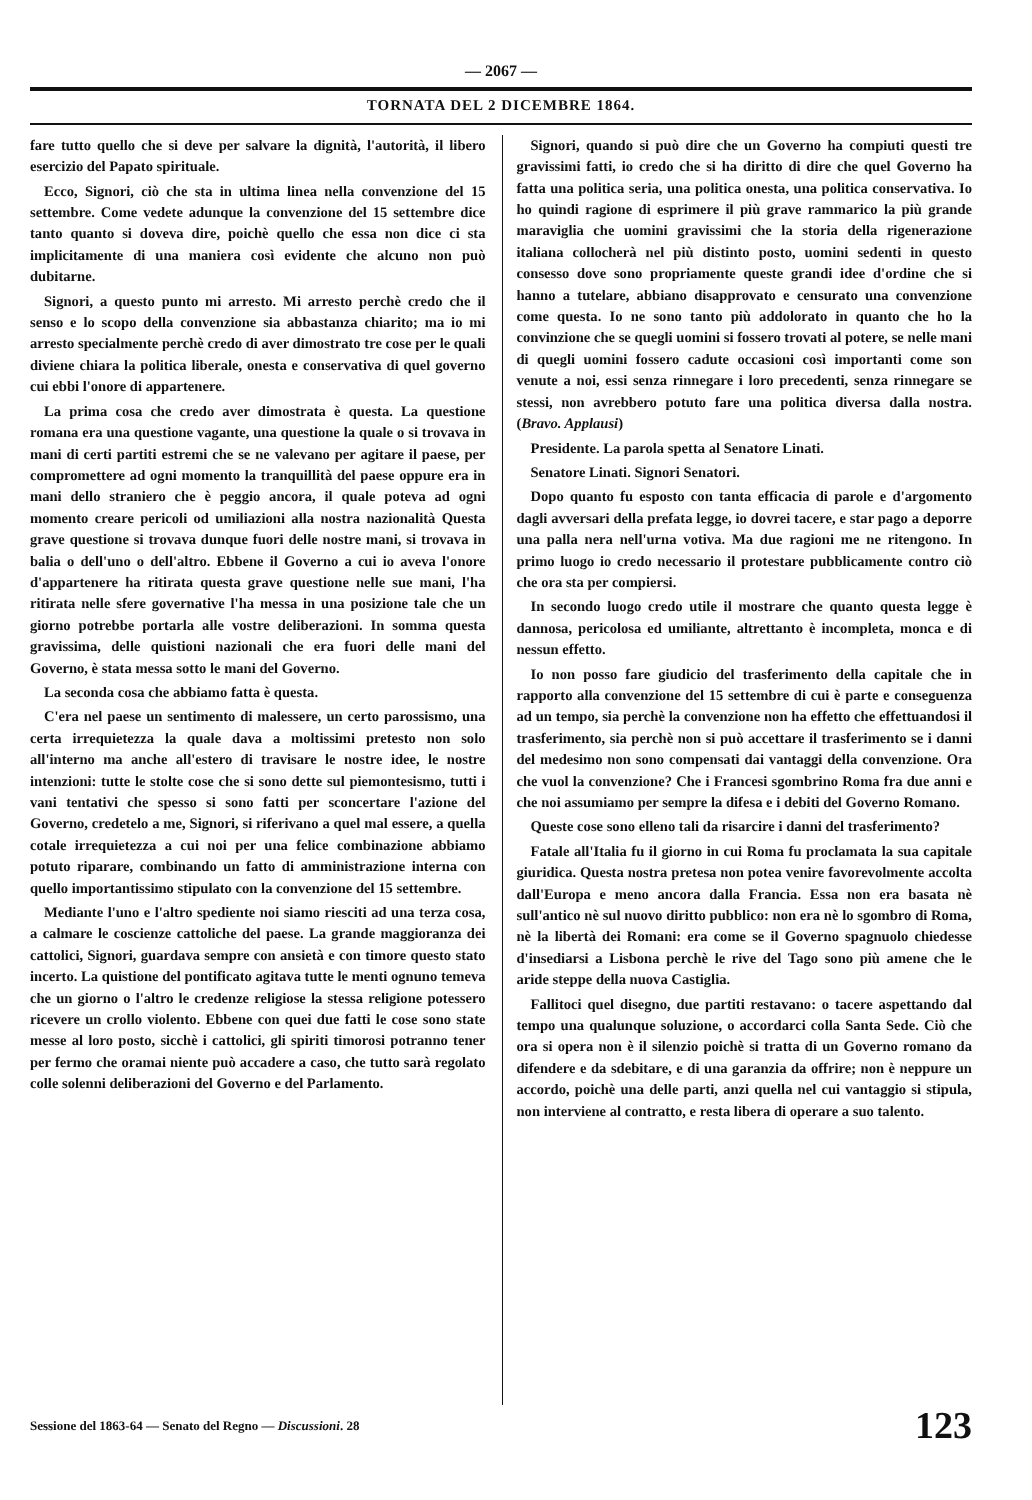— 2067 —
TORNATA DEL 2 DICEMBRE 1864.
fare tutto quello che si deve per salvare la dignità, l'autorità, il libero esercizio del Papato spirituale.
Ecco, Signori, ciò che sta in ultima linea nella convenzione del 15 settembre. Come vedete adunque la convenzione del 15 settembre dice tanto quanto si doveva dire, poichè quello che essa non dice ci sta implicitamente di una maniera così evidente che alcuno non può dubitarne.
Signori, a questo punto mi arresto. Mi arresto perchè credo che il senso e lo scopo della convenzione sia abbastanza chiarito; ma io mi arresto specialmente perchè credo di aver dimostrato tre cose per le quali diviene chiara la politica liberale, onesta e conservativa di quel governo cui ebbi l'onore di appartenere.
La prima cosa che credo aver dimostrata è questa. La questione romana era una questione vagante, una questione la quale o si trovava in mani di certi partiti estremi che se ne valevano per agitare il paese, per compromettere ad ogni momento la tranquillità del paese oppure era in mani dello straniero che è peggio ancora, il quale poteva ad ogni momento creare pericoli od umiliazioni alla nostra nazionalità Questa grave questione si trovava dunque fuori delle nostre mani, si trovava in balia o dell'uno o dell'altro. Ebbene il Governo a cui io aveva l'onore d'appartenere ha ritirata questa grave questione nelle sue mani, l'ha ritirata nelle sfere governative l'ha messa in una posizione tale che un giorno potrebbe portarla alle vostre deliberazioni. In somma questa gravissima, delle quistioni nazionali che era fuori delle mani del Governo, è stata messa sotto le mani del Governo.
La seconda cosa che abbiamo fatta è questa.
C'era nel paese un sentimento di malessere, un certo parossismo, una certa irrequietezza la quale dava a moltissimi pretesto non solo all'interno ma anche all'estero di travisare le nostre idee, le nostre intenzioni: tutte le stolte cose che si sono dette sul piemontesismo, tutti i vani tentativi che spesso si sono fatti per sconcertare l'azione del Governo, credetelo a me, Signori, si riferivano a quel mal essere, a quella cotale irrequietezza a cui noi per una felice combinazione abbiamo potuto riparare, combinando un fatto di amministrazione interna con quello importantissimo stipulato con la convenzione del 15 settembre.
Mediante l'uno e l'altro spediente noi siamo riesciti ad una terza cosa, a calmare le coscienze cattoliche del paese. La grande maggioranza dei cattolici, Signori, guardava sempre con ansietà e con timore questo stato incerto. La quistione del pontificato agitava tutte le menti ognuno temeva che un giorno o l'altro le credenze religiose la stessa religione potessero ricevere un crollo violento. Ebbene con quei due fatti le cose sono state messe al loro posto, sicchè i cattolici, gli spiriti timorosi potranno tener per fermo che oramai niente può accadere a caso, che tutto sarà regolato colle solenni deliberazioni del Governo e del Parlamento.
Signori, quando si può dire che un Governo ha compiuti questi tre gravissimi fatti, io credo che si ha diritto di dire che quel Governo ha fatta una politica seria, una politica onesta, una politica conservativa. Io ho quindi ragione di esprimere il più grave rammarico la più grande maraviglia che uomini gravissimi che la storia della rigenerazione italiana collocherà nel più distinto posto, uomini sedenti in questo consesso dove sono propriamente queste grandi idee d'ordine che si hanno a tutelare, abbiano disapprovato e censurato una convenzione come questa. Io ne sono tanto più addolorato in quanto che ho la convinzione che se quegli uomini si fossero trovati al potere, se nelle mani di quegli uomini fossero cadute occasioni così importanti come son venute a noi, essi senza rinnegare i loro precedenti, senza rinnegare se stessi, non avrebbero potuto fare una politica diversa dalla nostra. (Bravo. Applausi)
Presidente. La parola spetta al Senatore Linati.
Senatore Linati. Signori Senatori.
Dopo quanto fu esposto con tanta efficacia di parole e d'argomento dagli avversari della prefata legge, io dovrei tacere, e star pago a deporre una palla nera nell'urna votiva. Ma due ragioni me ne ritengono. In primo luogo io credo necessario il protestare pubblicamente contro ciò che ora sta per compiersi.
In secondo luogo credo utile il mostrare che quanto questa legge è dannosa, pericolosa ed umiliante, altrettanto è incompleta, monca e di nessun effetto.
Io non posso fare giudicio del trasferimento della capitale che in rapporto alla convenzione del 15 settembre di cui è parte e conseguenza ad un tempo, sia perchè la convenzione non ha effetto che effettuandosi il trasferimento, sia perchè non si può accettare il trasferimento se i danni del medesimo non sono compensati dai vantaggi della convenzione. Ora che vuol la convenzione? Che i Francesi sgombrino Roma fra due anni e che noi assumiamo per sempre la difesa e i debiti del Governo Romano.
Queste cose sono elleno tali da risarcire i danni del trasferimento?
Fatale all'Italia fu il giorno in cui Roma fu proclamata la sua capitale giuridica. Questa nostra pretesa non potea venire favorevolmente accolta dall'Europa e meno ancora dalla Francia. Essa non era basata nè sull'antico nè sul nuovo diritto pubblico: non era nè lo sgombro di Roma, nè la libertà dei Romani: era come se il Governo spagnuolo chiedesse d'insediarsi a Lisbona perchè le rive del Tago sono più amene che le aride steppe della nuova Castiglia.
Fallitoci quel disegno, due partiti restavano: o tacere aspettando dal tempo una qualunque soluzione, o accordarci colla Santa Sede. Ciò che ora si opera non è il silenzio poichè si tratta di un Governo romano da difendere e da sdebitare, e di una garanzia da offrire; non è neppure un accordo, poichè una delle parti, anzi quella nel cui vantaggio si stipula, non interviene al contratto, e resta libera di operare a suo talento.
Sessione del 1863-64 — Senato del Regno — Discussioni. 28 123